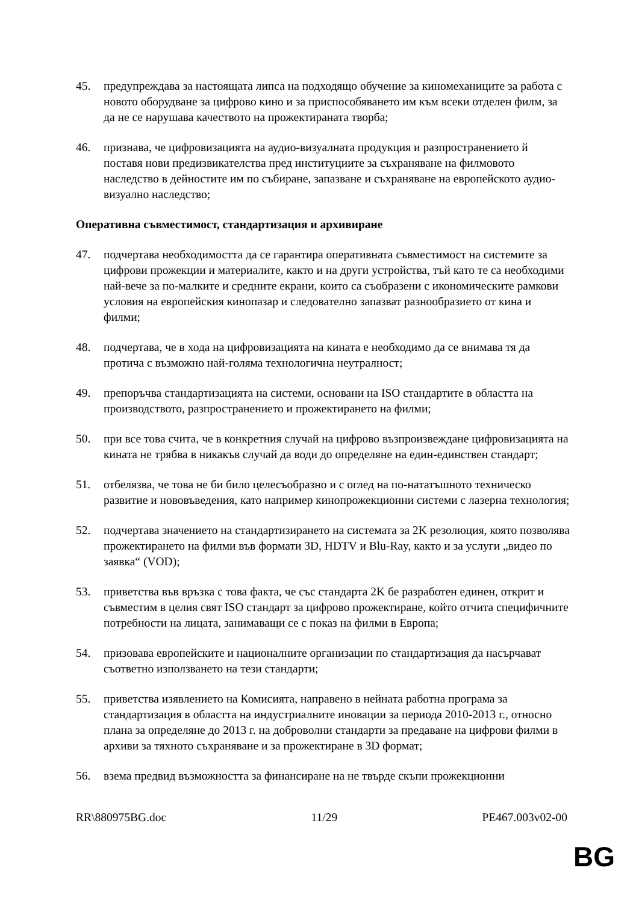45. предупреждава за настоящата липса на подходящо обучение за киномеханиците за работа с новото оборудване за цифрово кино и за приспособяването им към всеки отделен филм, за да не се нарушава качеството на прожектираната творба;
46. признава, че цифровизацията на аудио-визуалната продукция и разпространението й поставя нови предизвикателства пред институциите за съхраняване на филмовото наследство в дейностите им по събиране, запазване и съхраняване на европейското аудио-визуално наследство;
Оперативна съвместимост, стандартизация и архивиране
47. подчертава необходимостта да се гарантира оперативната съвместимост на системите за цифрови прожекции и материалите, както и на други устройства, тъй като те са необходими най-вече за по-малките и средните екрани, които са съобразени с икономическите рамкови условия на европейския кинопазар и следователно запазват разнообразието от кина и филми;
48. подчертава, че в хода на цифровизацията на кината е необходимо да се внимава тя да протича с възможно най-голяма технологична неутралност;
49. препоръчва стандартизацията на системи, основани на ISO стандартите в областта на производството, разпространението и прожектирането на филми;
50. при все това счита, че в конкретния случай на цифрово възпроизвеждане цифровизацията на кината не трябва в никакъв случай да води до определяне на един-единствен стандарт;
51. отбелязва, че това не би било целесъобразно и с оглед на по-нататъшното техническо развитие и нововъведения, като например кинопрожекционни системи с лазерна технология;
52. подчертава значението на стандартизирането на системата за 2K резолюция, която позволява прожектирането на филми във формати 3D, HDTV и Blu-Ray, както и за услуги „видео по заявка“ (VOD);
53. приветства във връзка с това факта, че със стандарта 2K бе разработен единен, открит и съвместим в целия свят ISO стандарт за цифрово прожектиране, който отчита специфичните потребности на лицата, занимаващи се с показ на филми в Европа;
54. призовава европейските и националните организации по стандартизация да насърчават съответно използването на тези стандарти;
55. приветства изявлението на Комисията, направено в нейната работна програма за стандартизация в областта на индустриалните иновации за периода 2010-2013 г., относно плана за определяне до 2013 г. на доброволни стандарти за предаване на цифрови филми в архиви за тяхното съхраняване и за прожектиране в 3D формат;
56. взема предвид възможността за финансиране на не твърде скъпи прожекционни
RR\880975BG.doc 11/29 PE467.003v02-00
BG